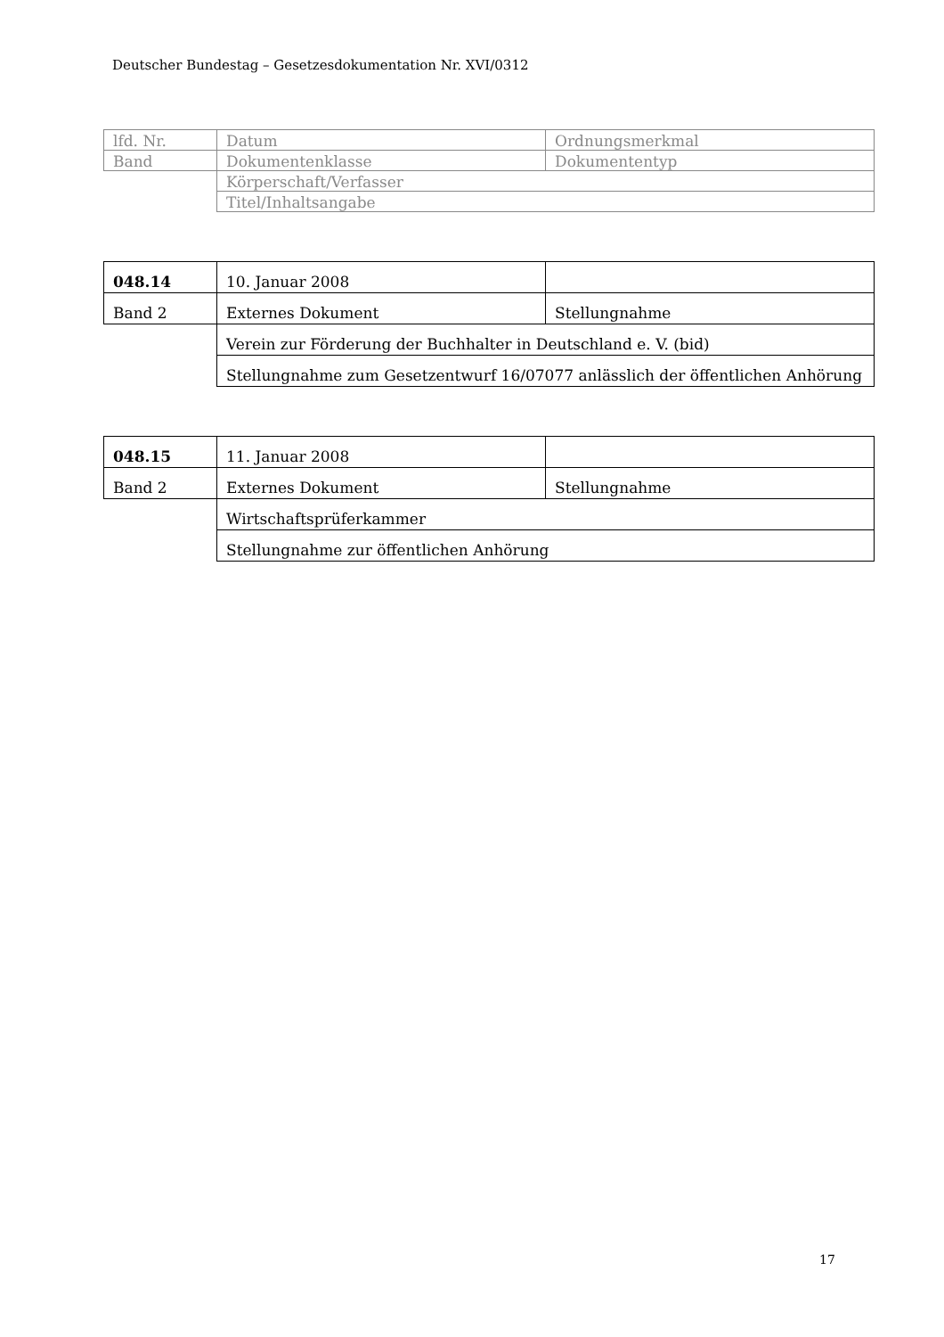Deutscher Bundestag – Gesetzesdokumentation Nr. XVI/0312
| lfd. Nr. | Datum | Ordnungsmerkmal |
| Band | Dokumentenklasse | Dokumententyp |
| | Körperschaft/Verfasser | |
| | Titel/Inhaltsangabe | |
| 048.14 | 10. Januar 2008 | |
| Band 2 | Externes Dokument | Stellungnahme |
| | Verein zur Förderung der Buchhalter in Deutschland e. V. (bid) | |
| | Stellungnahme zum Gesetzentwurf 16/07077 anlässlich der öffentlichen Anhörung | |
| 048.15 | 11. Januar 2008 | |
| Band 2 | Externes Dokument | Stellungnahme |
| | Wirtschaftsprüferkammer | |
| | Stellungnahme zur öffentlichen Anhörung | |
17